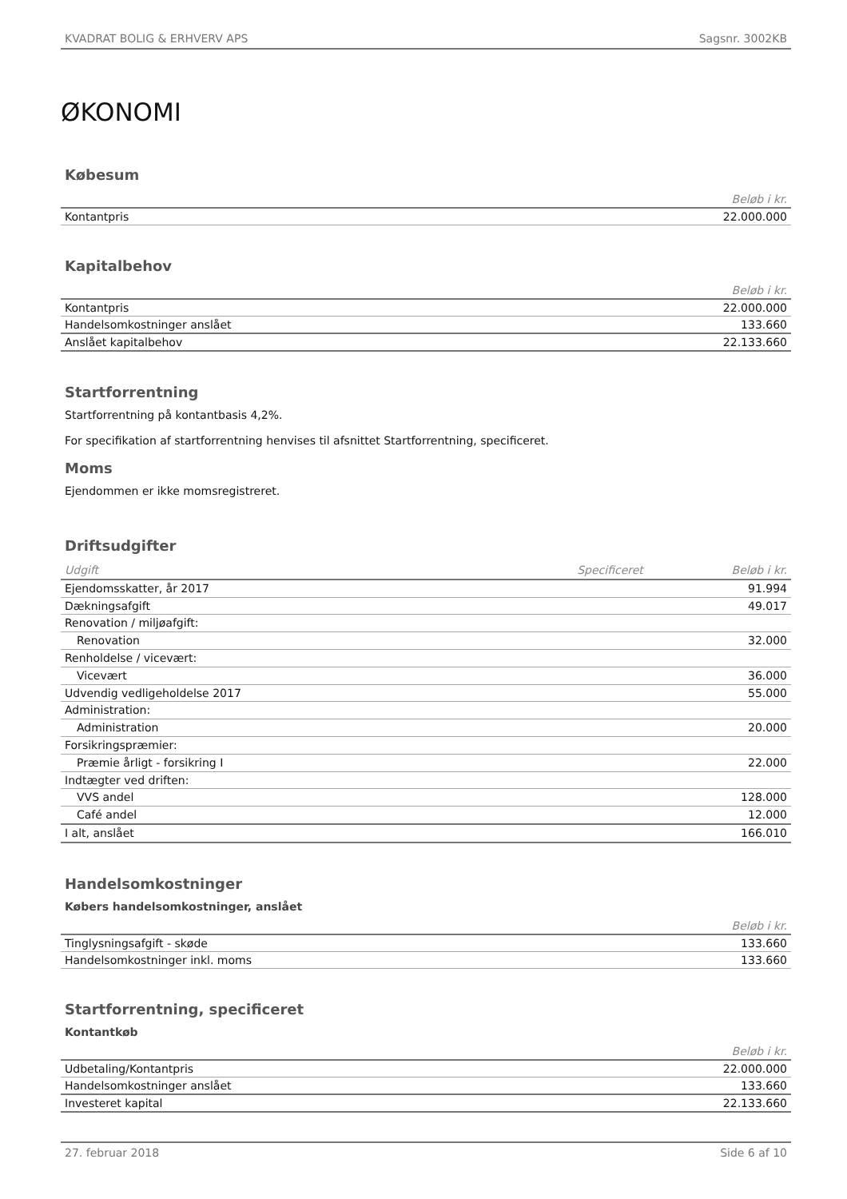KVADRAT BOLIG & ERHVERV APS Sagsnr. 3002KB
ØKONOMI
Købesum
| Beløb i kr. | |
| --- | --- |
| Kontantpris | 22.000.000 |
Kapitalbehov
| Beløb i kr. | |
| --- | --- |
| Kontantpris | 22.000.000 |
| Handelsomkostninger anslået | 133.660 |
| Anslået kapitalbehov | 22.133.660 |
Startforrentning
Startforrentning på kontantbasis 4,2%.
For specifikation af startforrentning henvises til afsnittet Startforrentning, specificeret.
Moms
Ejendommen er ikke momsregistreret.
Driftsudgifter
| Udgift | Specificeret | Beløb i kr. |
| --- | --- | --- |
| Ejendomsskatter, år 2017 | | 91.994 |
| Dækningsafgift | | 49.017 |
| Renovation / miljøafgift: | | |
| Renovation | | 32.000 |
| Renholdelse / vicevært: | | |
| Vicevært | | 36.000 |
| Udvendig vedligeholdelse 2017 | | 55.000 |
| Administration: | | |
| Administration | | 20.000 |
| Forsikringspræmier: | | |
| Præmie årligt - forsikring I | | 22.000 |
| Indtægter ved driften: | | |
| VVS andel | | 128.000 |
| Café andel | | 12.000 |
| I alt, anslået | | 166.010 |
Handelsomkostninger
Købers handelsomkostninger, anslået
| Beløb i kr. | |
| --- | --- |
| Tinglysningsafgift - skøde | 133.660 |
| Handelsomkostninger inkl. moms | 133.660 |
Startforrentning, specificeret
Kontantkøb
| Beløb i kr. | |
| --- | --- |
| Udbetaling/Kontantpris | 22.000.000 |
| Handelsomkostninger anslået | 133.660 |
| Investeret kapital | 22.133.660 |
27. februar 2018 Side 6 af 10